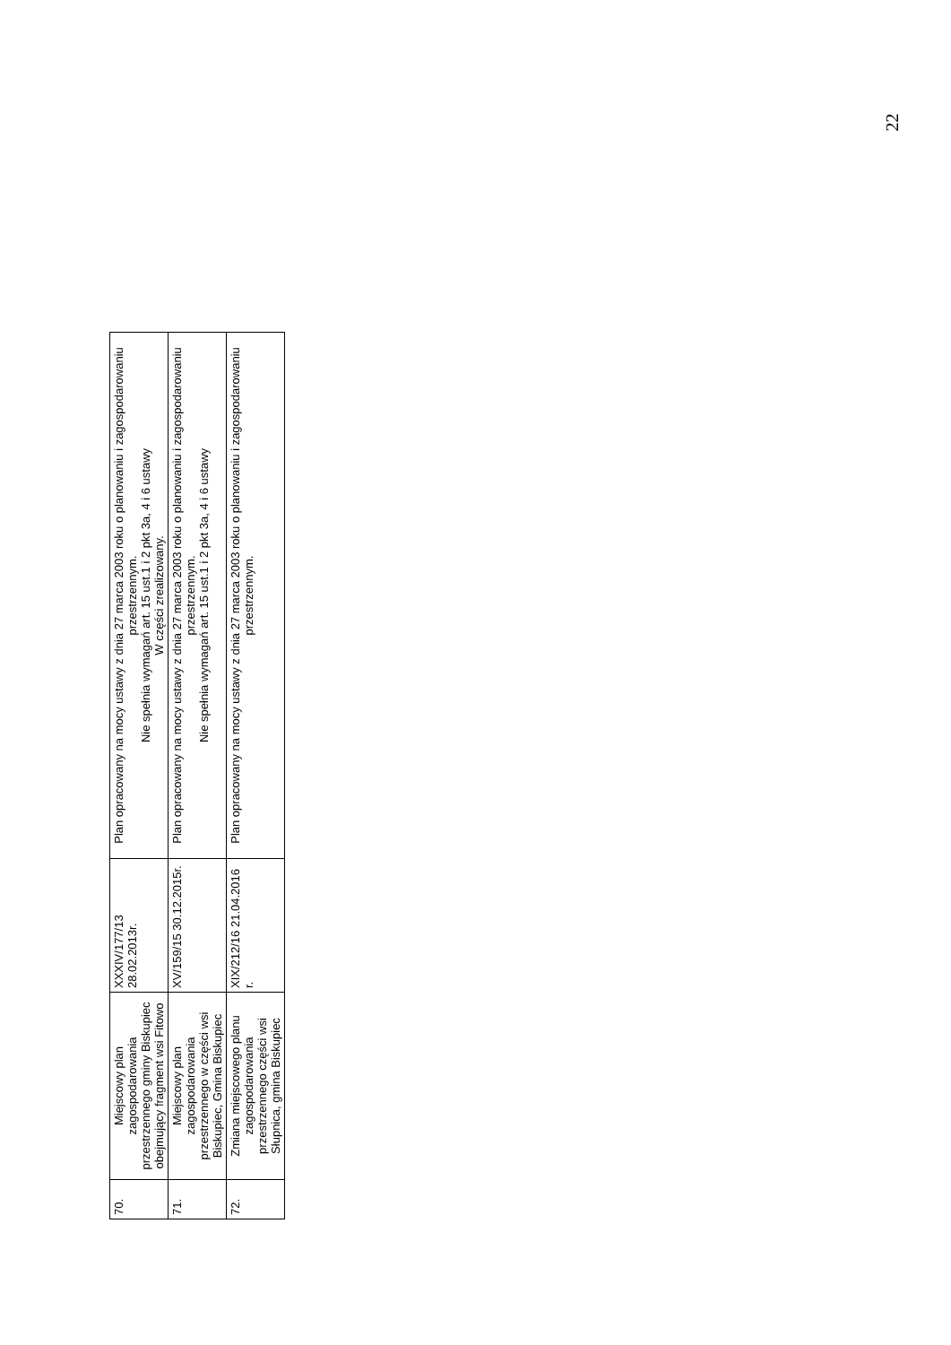22
| 70. | Miejscowy plan zagospodarowania przestrzennego gminy Biskupiec obejmujący fragment wsi Fitowo | XXXIV/177/13 28.02.2013r. | Plan opracowany na mocy ustawy z dnia 27 marca 2003 roku o planowaniu i zagospodarowaniu przestrzennym. Nie spełnia wymagań art. 15 ust.1 i 2 pkt 3a, 4 i 6 ustawy W części zrealizowany. |
| 71. | Miejscowy plan zagospodarowania przestrzennego w części wsi Biskupiec, Gmina Biskupiec | XV/159/15 30.12.2015r. | Plan opracowany na mocy ustawy z dnia 27 marca 2003 roku o planowaniu i zagospodarowaniu przestrzennym. Nie spełnia wymagań art. 15 ust.1 i 2 pkt 3a, 4 i 6 ustawy |
| 72. | Zmiana miejscowego planu zagospodarowania przestrzennego części wsi Słupnica, gmina Biskupiec | XIX/212/16 21.04.2016 r. | Plan opracowany na mocy ustawy z dnia 27 marca 2003 roku o planowaniu i zagospodarowaniu przestrzennym. |